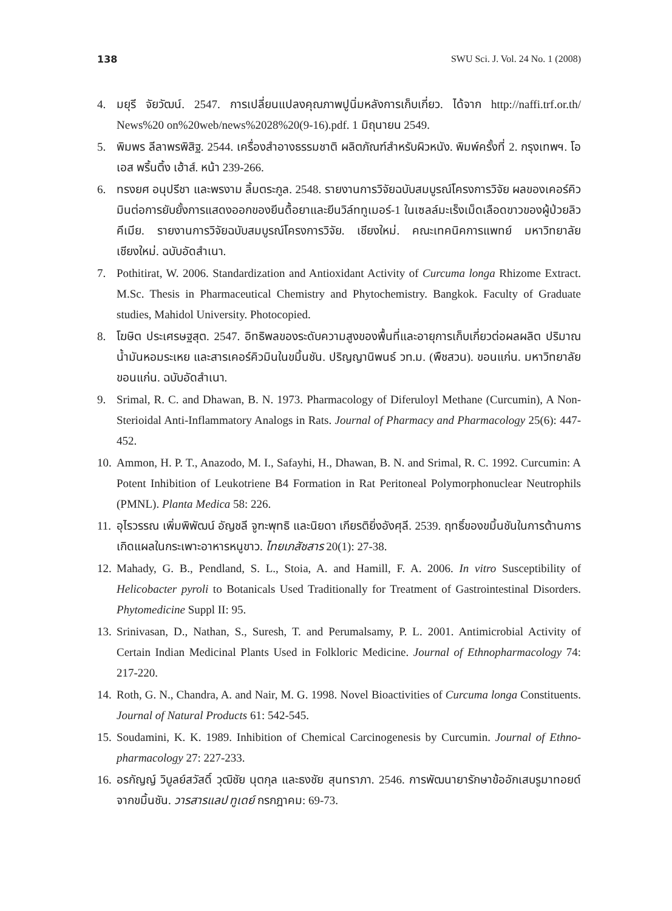138 SWU Sci. J. Vol. 24 No. 1 (2008)
4. มยุรี จัยวัฒน์. 2547. การเปลี่ยนแปลงคุณภาพปูนิ่มหลังการเก็บเกี่ยว. ได้จาก http://naffi.trf.or.th/ News%20 on%20web/news%2028%20(9-16).pdf. 1 มิถุนายน 2549.
5. พิมพร ลีลาพรพิสิฐ. 2544. เครื่องสำอางธรรมชาติ ผลิตภัณฑ์สำหรับผิวหนัง. พิมพ์ครั้งที่ 2. กรุงเทพฯ. โอ เอส พริ้นติ้ง เฮ้าส์. หน้า 239-266.
6. ทรงยศ อนุปรีชา และพรงาม ลิ้มตระกูล. 2548. รายงานการวิจัยฉบับสมบูรณ์โครงการวิจัย ผลของเคอร์คิวมินต่อการยับยั้งการแสดงออกของยีนดื้อยาและยีนวิล์ททูเมอร์-1 ในเซลล์มะเร็งเม็ดเลือดขาวของผู้ป่วยลิวคีเมีย. รายงานการวิจัยฉบับสมบูรณ์โครงการวิจัย. เชียงใหม่. คณะเทคนิคการแพทย์ มหาวิทยาลัยเชียงใหม่. ฉบับอัดสำเนา.
7. Pothitirat, W. 2006. Standardization and Antioxidant Activity of Curcuma longa Rhizome Extract. M.Sc. Thesis in Pharmaceutical Chemistry and Phytochemistry. Bangkok. Faculty of Graduate studies, Mahidol University. Photocopied.
8. โฆษิต ประเศรษฐสุต. 2547. อิทธิพลของระดับความสูงของพื้นที่และอายุการเก็บเกี่ยวต่อผลผลิต ปริมาณ น้ำมันหอมระเหย และสารเคอร์คิวมินในขมิ้นชัน. ปริญญานิพนธ์ วท.ม. (พืชสวน). ขอนแก่น. มหาวิทยาลัยขอนแก่น. ฉบับอัดสำเนา.
9. Srimal, R. C. and Dhawan, B. N. 1973. Pharmacology of Diferuloyl Methane (Curcumin), A Non-Sterioidal Anti-Inflammatory Analogs in Rats. Journal of Pharmacy and Pharmacology 25(6): 447-452.
10. Ammon, H. P. T., Anazodo, M. I., Safayhi, H., Dhawan, B. N. and Srimal, R. C. 1992. Curcumin: A Potent Inhibition of Leukotriene B4 Formation in Rat Peritoneal Polymorphonuclear Neutrophils (PMNL). Planta Medica 58: 226.
11. อุไรวรรณ เพิ่มพิพัฒน์ อัญชลี จูฑะพุทธิ และนิยดา เกียรติยิ่งอังศุลี. 2539. ฤทธิ์ของขมิ้นชันในการต้านการเกิดแผลในกระเพาะอาหารหนูขาว. ไทยเภสัชสาร 20(1): 27-38.
12. Mahady, G. B., Pendland, S. L., Stoia, A. and Hamill, F. A. 2006. In vitro Susceptibility of Helicobacter pyroli to Botanicals Used Traditionally for Treatment of Gastrointestinal Disorders. Phytomedicine Suppl II: 95.
13. Srinivasan, D., Nathan, S., Suresh, T. and Perumalsamy, P. L. 2001. Antimicrobial Activity of Certain Indian Medicinal Plants Used in Folkloric Medicine. Journal of Ethnopharmacology 74: 217-220.
14. Roth, G. N., Chandra, A. and Nair, M. G. 1998. Novel Bioactivities of Curcuma longa Constituents. Journal of Natural Products 61: 542-545.
15. Soudamini, K. K. 1989. Inhibition of Chemical Carcinogenesis by Curcumin. Journal of Ethno- pharmacology 27: 227-233.
16. อรกัญญ์ วิบูลย์สวัสดิ์ วุฒิชัย นุตกุล และธงชัย สุนทราภา. 2546. การพัฒนายารักษาข้ออักเสบรูมาทอยด์จากขมิ้นชัน. วารสารแลป ทูเดย์ กรกฎาคม: 69-73.